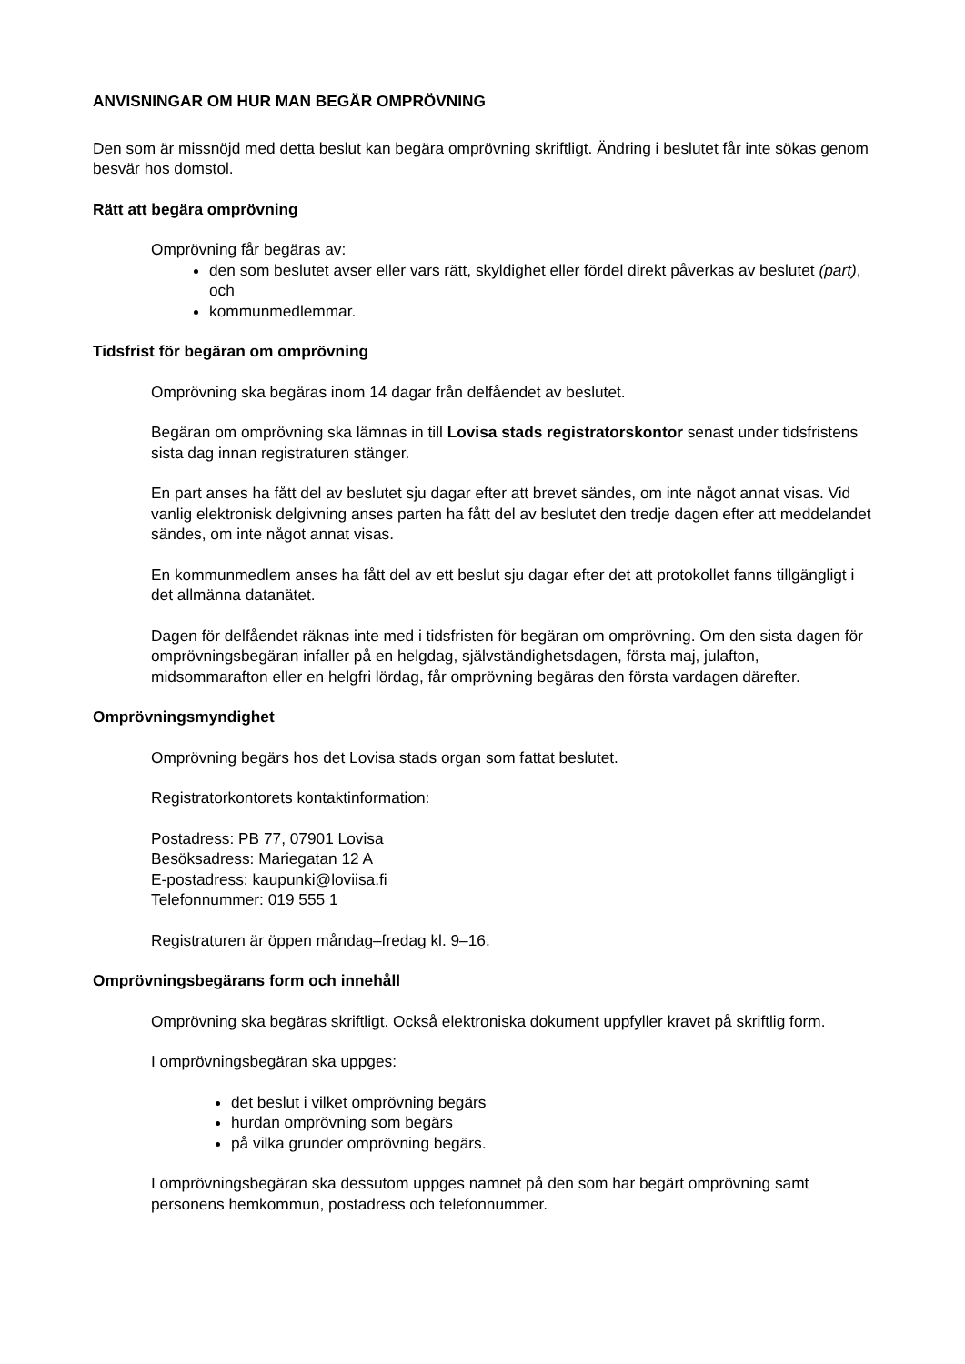ANVISNINGAR OM HUR MAN BEGÄR OMPRÖVNING
Den som är missnöjd med detta beslut kan begära omprövning skriftligt. Ändring i beslutet får inte sökas genom besvär hos domstol.
Rätt att begära omprövning
Omprövning får begäras av:
den som beslutet avser eller vars rätt, skyldighet eller fördel direkt påverkas av beslutet (part), och
kommunmedlemmar.
Tidsfrist för begäran om omprövning
Omprövning ska begäras inom 14 dagar från delfåendet av beslutet.
Begäran om omprövning ska lämnas in till Lovisa stads registratorskontor senast under tidsfristens sista dag innan registraturen stänger.
En part anses ha fått del av beslutet sju dagar efter att brevet sändes, om inte något annat visas. Vid vanlig elektronisk delgivning anses parten ha fått del av beslutet den tredje dagen efter att meddelandet sändes, om inte något annat visas.
En kommunmedlem anses ha fått del av ett beslut sju dagar efter det att protokollet fanns tillgängligt i det allmänna datanätet.
Dagen för delfåendet räknas inte med i tidsfristen för begäran om omprövning. Om den sista dagen för omprövningsbegäran infaller på en helgdag, självständighetsdagen, första maj, julafton, midsommarafton eller en helgfri lördag, får omprövning begäras den första vardagen därefter.
Omprövningsmyndighet
Omprövning begärs hos det Lovisa stads organ som fattat beslutet.
Registratorkontorets kontaktinformation:
Postadress: PB 77, 07901 Lovisa
Besöksadress: Mariegatan 12 A
E-postadress: kaupunki@loviisa.fi
Telefonnummer: 019 555 1
Registraturen är öppen måndag–fredag kl. 9–16.
Omprövningsbegärans form och innehåll
Omprövning ska begäras skriftligt. Också elektroniska dokument uppfyller kravet på skriftlig form.
I omprövningsbegäran ska uppges:
det beslut i vilket omprövning begärs
hurdan omprövning som begärs
på vilka grunder omprövning begärs.
I omprövningsbegäran ska dessutom uppges namnet på den som har begärt omprövning samt personens hemkommun, postadress och telefonnummer.